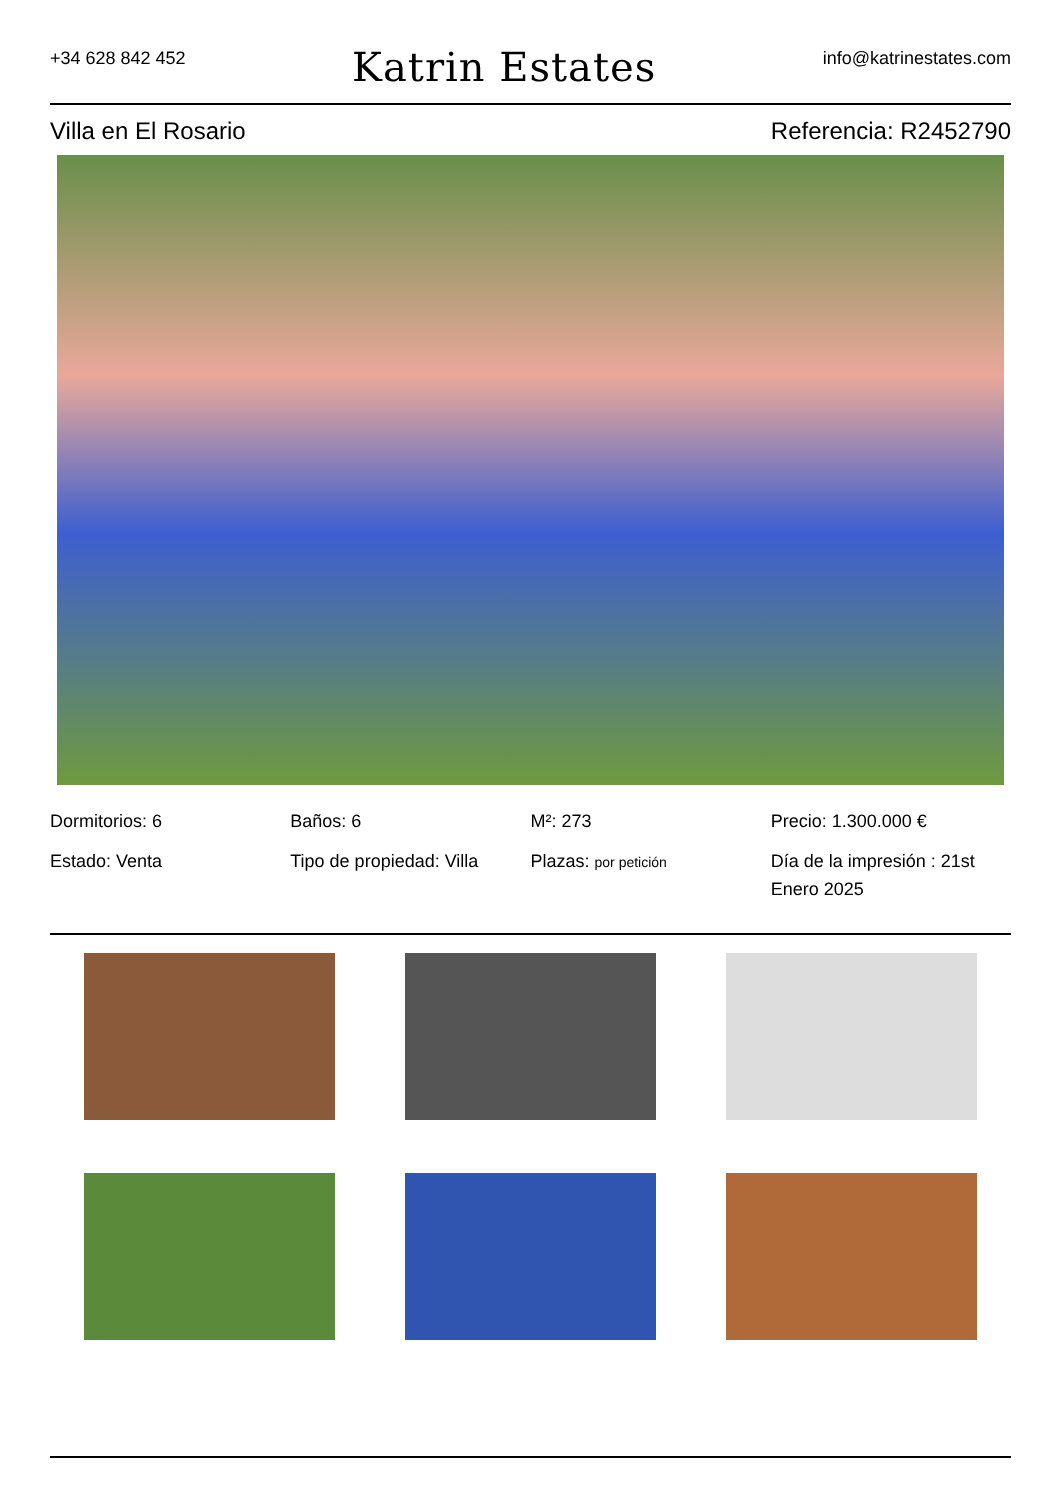+34 628 842 452
Katrin Estates
info@katrinestates.com
Villa en El Rosario Referencia: R2452790
Dormitorios: 6
Baños: 6
M²: 273
Precio: 1.300.000 €
Estado: Venta
Tipo de propiedad: Villa
Plazas: por petición
Día de la impresión : 21st Enero 2025